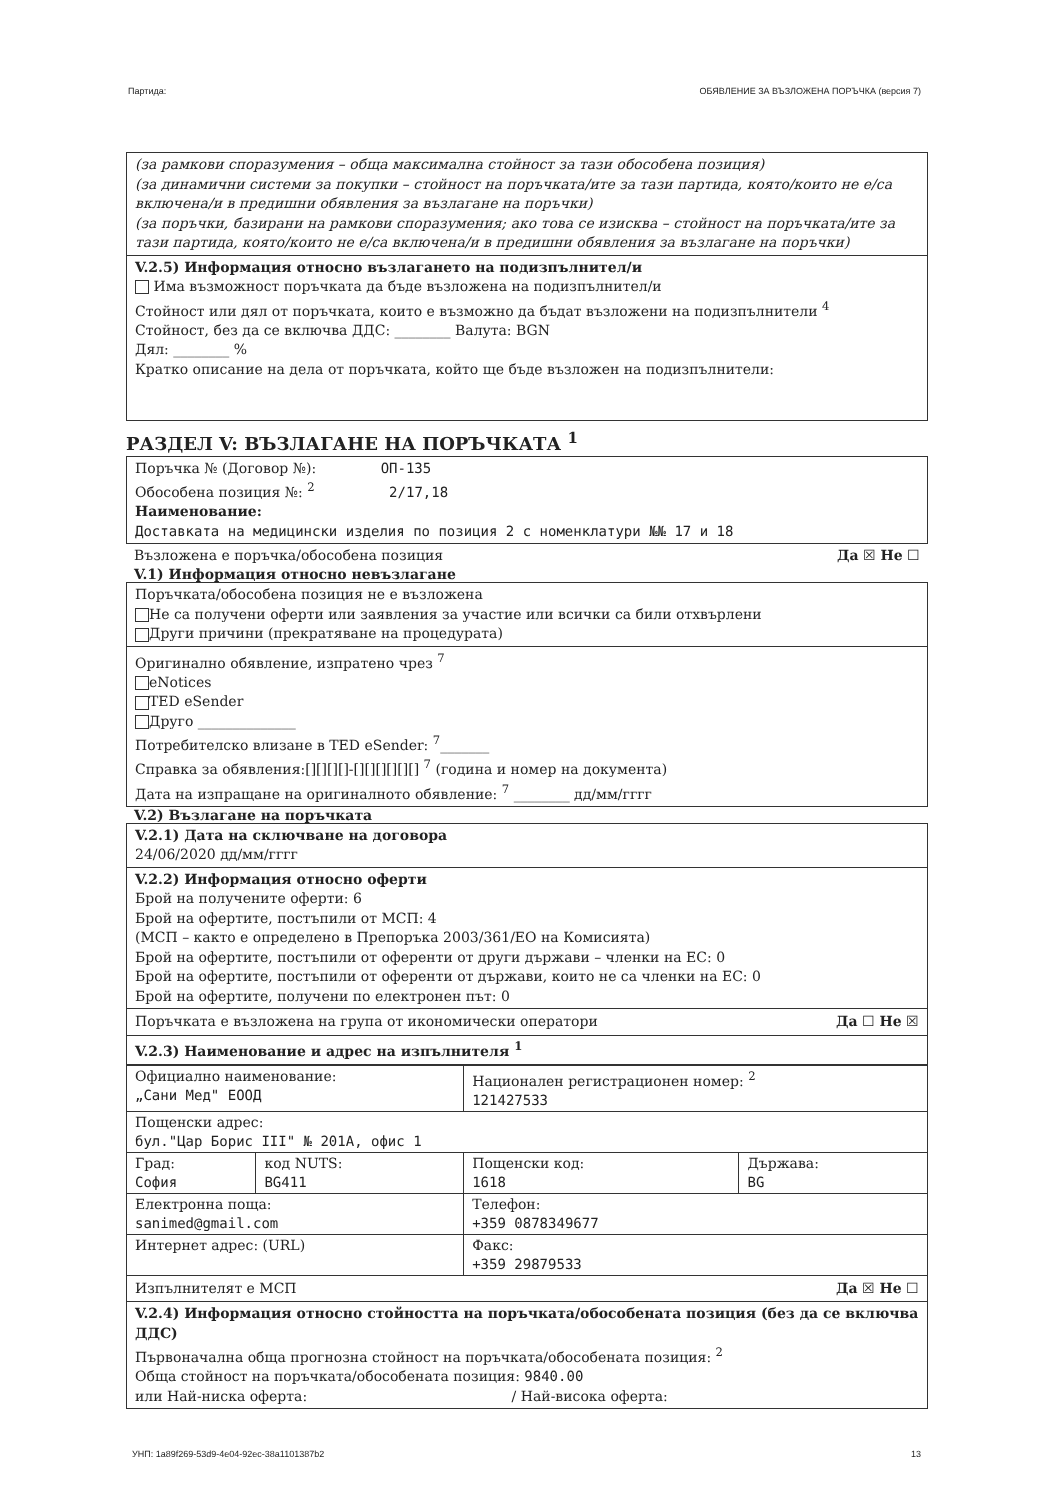Партида: ОБЯВЛЕНИЕ ЗА ВЪЗЛОЖЕНА ПОРЪЧКА (версия 7)
(за рамкови споразумения – обща максимална стойност за тази обособена позиция)
(за динамични системи за покупки – стойност на поръчката/ите за тази партида, която/които не е/са включена/и в предишни обявления за възлагане на поръчки)
(за поръчки, базирани на рамкови споразумения; ако това се изисква – стойност на поръчката/ите за тази партида, която/които не е/са включена/и в предишни обявления за възлагане на поръчки)
V.2.5) Информация относно възлагането на подизпълнител/и
Има възможност поръчката да бъде възложена на подизпълнител/и
Стойност или дял от поръчката, които е възможно да бъдат възложени на подизпълнители <sup>4</sup>
Стойност, без да се включва ДДС: ________ Валута: BGN
Дял: ________ %
Кратко описание на дела от поръчката, който ще бъде възложен на подизпълнители:
РАЗДЕЛ V: ВЪЗЛАГАНЕ НА ПОРЪЧКАТА <sup>1</sup>
Поръчка № (Договор №): ОП-135
Обособена позиция №: <sup>2</sup> 2/17,18
Наименование:
Доставката на медицински изделия по позиция 2 с номенклатури №№ 17 и 18
Възложена е поръчка/обособена позиция Да ☒ Не ☐
V.1) Информация относно невъзлагане
Поръчката/обособена позиция не е възложена
Не са получени оферти или заявления за участие или всички са били отхвърлени
Други причини (прекратяване на процедурата)
Оригинално обявление, изпратено чрез <sup>7</sup>
eNotices
TED eSender
Друго ______________
Потребителско влизане в TED eSender: <sup>7</sup>_______
Справка за обявления:[][][][]-[][][][][][] <sup>7</sup> (година и номер на документа)
Дата на изпращане на оригиналното обявление: <sup>7</sup> ________ дд/мм/гггг
V.2) Възлагане на поръчката
V.2.1) Дата на сключване на договора
24/06/2020 дд/мм/гггг
V.2.2) Информация относно оферти
Брой на получените оферти: 6
Брой на офертите, постъпили от МСП: 4
(МСП – както е определено в Препоръка 2003/361/ЕО на Комисията)
Брой на офертите, постъпили от оференти от други държави – членки на ЕС: 0
Брой на офертите, постъпили от оференти от държави, които не са членки на ЕС: 0
Брой на офертите, получени по електронен път: 0
Поръчката е възложена на група от икономически оператори Да ☐ Не ☒
V.2.3) Наименование и адрес на изпълнителя <sup>1</sup>
| Официално наименование: „Сани Мед" ЕООД | | Национален регистрационен номер: <sup>2</sup> 121427533 | |
| Пощенски адрес: бул."Цар Борис III" № 201А, офис 1 | | | |
| Град: София | код NUTS: BG411 | Пощенски код: 1618 | Държава: BG |
| Електронна поща: sanimed@gmail.com | | Телефон: +359 0878349677 | |
| Интернет адрес: (URL) | | Факс: +359 29879533 | |
Изпълнителят е МСП Да ☒ Не ☐
V.2.4) Информация относно стойността на поръчката/обособената позиция (без да се включва ДДС)
Първоначална обща прогнозна стойност на поръчката/обособената позиция: <sup>2</sup>
Обща стойност на поръчката/обособената позиция: 9840.00
или Най-ниска оферта: / Най-висока оферта:
УНП: 1a89f269-53d9-4e04-92ec-38a1101387b2 13